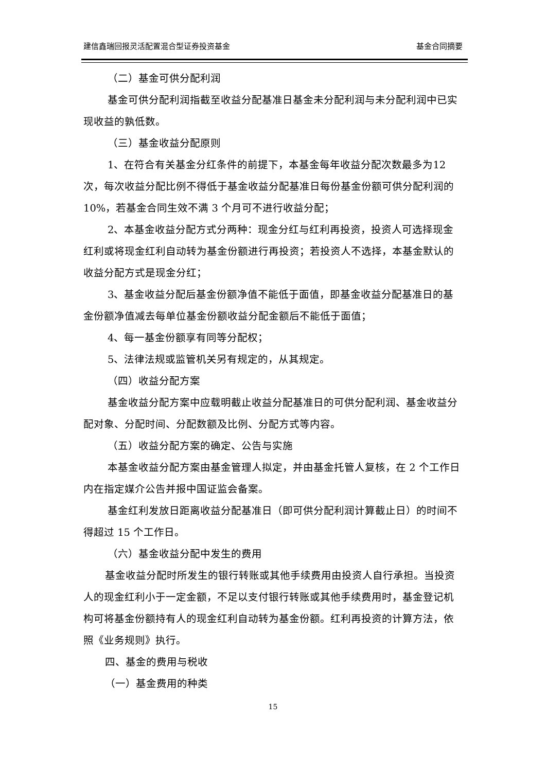建信鑫瑞回报灵活配置混合型证券投资基金 基金合同摘要
（二）基金可供分配利润
基金可供分配利润指截至收益分配基准日基金未分配利润与未分配利润中已实现收益的孰低数。
（三）基金收益分配原则
1、在符合有关基金分红条件的前提下，本基金每年收益分配次数最多为12 次，每次收益分配比例不得低于基金收益分配基准日每份基金份额可供分配利润的 10%，若基金合同生效不满 3 个月可不进行收益分配；
2、本基金收益分配方式分两种：现金分红与红利再投资，投资人可选择现金红利或将现金红利自动转为基金份额进行再投资；若投资人不选择，本基金默认的收益分配方式是现金分红；
3、基金收益分配后基金份额净值不能低于面值，即基金收益分配基准日的基金份额净值减去每单位基金份额收益分配金额后不能低于面值；
4、每一基金份额享有同等分配权；
5、法律法规或监管机关另有规定的，从其规定。
（四）收益分配方案
基金收益分配方案中应载明截止收益分配基准日的可供分配利润、基金收益分配对象、分配时间、分配数额及比例、分配方式等内容。
（五）收益分配方案的确定、公告与实施
本基金收益分配方案由基金管理人拟定，并由基金托管人复核，在 2 个工作日内在指定媒介公告并报中国证监会备案。
基金红利发放日距离收益分配基准日（即可供分配利润计算截止日）的时间不得超过 15 个工作日。
（六）基金收益分配中发生的费用
基金收益分配时所发生的银行转账或其他手续费用由投资人自行承担。当投资人的现金红利小于一定金额，不足以支付银行转账或其他手续费用时，基金登记机构可将基金份额持有人的现金红利自动转为基金份额。红利再投资的计算方法，依照《业务规则》执行。
四、基金的费用与税收
（一）基金费用的种类
15